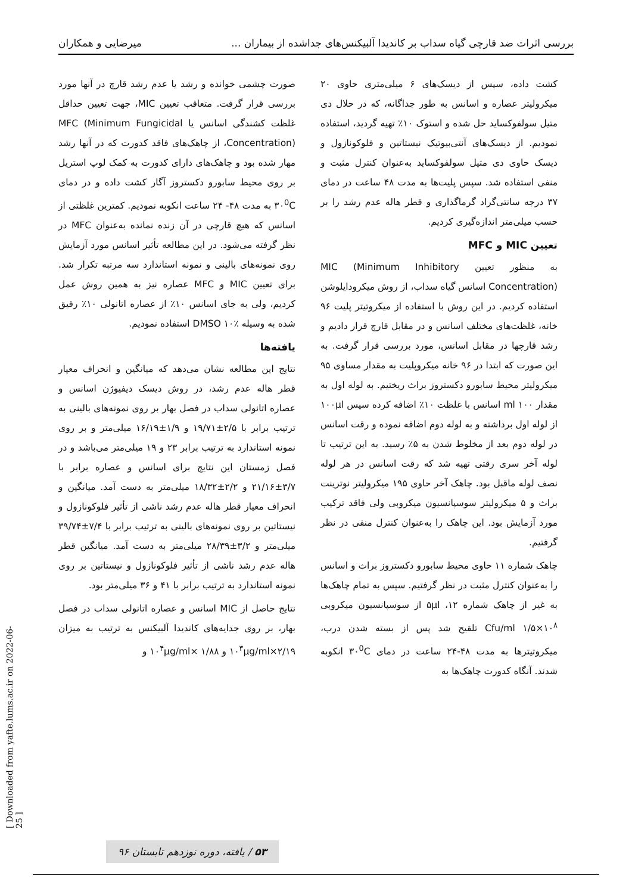بررسی اثرات ضد قارچی گیاه سداب بر کاندیدا آلبیکنس‌های جداشده از بیماران ... میرضایی و همکاران
کشت داده، سپس از دیسک‌های ۶ میلی‌متری حاوی ۲۰ میکرولیتر عصاره و اسانس به طور جداگانه، که در حلال دی متیل سولفوکساید حل شده و استوک ۱۰٪ تهیه گردید، استفاده نمودیم. از دیسک‌های آنتی‌بیوتیک نیستاتین و فلوکونازول و دیسک حاوی دی متیل سولفوکساید به‌عنوان کنترل مثبت و منفی استفاده شد. سپس پلیت‌ها به مدت ۴۸ ساعت در دمای ۳۷ درجه سانتی‌گراد گرماگذاری و قطر هاله عدم رشد را بر حسب میلی‌متر اندازه‌گیری کردیم.
تعیین MIC و MFC
به منظور تعیین MIC (Minimum Inhibitory Concentration) اسانس گیاه سداب، از روش میکرودایلوشن استفاده کردیم. در این روش با استفاده از میکروتیتر پلیت ۹۶ خانه، غلظت‌های مختلف اسانس و در مقابل قارچ قرار دادیم و رشد قارچها در مقابل اسانس، مورد بررسی قرار گرفت. به این صورت که ابتدا در ۹۶ خانه میکروپلیت به مقدار مساوی ۹۵ میکرولیتر محیط سابورو دکستروز براث ریختیم. به لوله اول به مقدار ml ۱۰۰ اسانس با غلظت ۱۰٪ اضافه کرده سپس ۱۰۰µl از لوله اول برداشته و به لوله دوم اضافه نموده و رقت اسانس در لوله دوم بعد از مخلوط شدن به ۵٪ رسید. به این ترتیب تا لوله آخر سری رقتی تهیه شد که رقت اسانس در هر لوله نصف لوله ماقبل بود. چاهک آخر حاوی ۱۹۵ میکرولیتر نوترینت براث و ۵ میکرولیتر سوسپانسیون میکروبی ولی فاقد ترکیب مورد آزمایش بود. این چاهک را به‌عنوان کنترل منفی در نظر گرفتیم.
چاهک شماره ۱۱ حاوی محیط سابورو دکستروز براث و اسانس را به‌عنوان کنترل مثبت در نظر گرفتیم. سپس به تمام چاهک‌ها به غیر از چاهک شماره ۱۲، ۵µl از سوسپانسیون میکروبی Cfu/ml ۱/۵×۱۰<sup>۸</sup> تلقیح شد پس از بسته شدن درب، میکروتیترها به مدت ۴۸-۲۴ ساعت در دمای ۳۰<sup>0</sup>C انکوبه شدند. آنگاه کدورت چاهک‌ها به
صورت چشمی خوانده و رشد یا عدم رشد قارچ در آنها مورد بررسی قرار گرفت. متعاقب تعیین MIC، جهت تعیین حداقل غلظت کشندگی اسانس یا MFC (Minimum Fungicidal Concentration)، از چاهک‌های فاقد کدورت که در آنها رشد مهار شده بود و چاهک‌های دارای کدورت به کمک لوپ استریل بر روی محیط سابورو دکستروز آگار کشت داده و در دمای ۳۰<sup>0</sup>C به مدت ۴۸- ۲۴ ساعت انکوبه نمودیم. کمترین غلظتی از اسانس که هیچ قارچی در آن زنده نمانده به‌عنوان MFC در نظر گرفته می‌شود. در این مطالعه تأثیر اسانس مورد آزمایش روی نمونه‌های بالینی و نمونه استاندارد سه مرتبه تکرار شد. برای تعیین MIC و MFC عصاره نیز به همین روش عمل کردیم، ولی به جای اسانس ۱۰٪ از عصاره اتانولی ۱۰٪ رقیق شده به وسیله DMSO ۱۰٪ استفاده نمودیم.
یافته‌ها
نتایج این مطالعه نشان می‌دهد که میانگین و انحراف معیار قطر هاله عدم رشد، در روش دیسک دیفیوژن اسانس و عصاره اتانولی سداب در فصل بهار بر روی نمونه‌های بالینی به ترتیب برابر با ۲/۵±۱۹/۷۱ و ۱/۹±۱۶/۱۹ میلی‌متر و بر روی نمونه استاندارد به ترتیب برابر ۲۳ و ۱۹ میلی‌متر می‌باشد و در فصل زمستان این نتایج برای اسانس و عصاره برابر با ۳/۷±۲۱/۱۶ و ۲/۲±۱۸/۳۲ میلی‌متر به دست آمد. میانگین و انحراف معیار قطر هاله عدم رشد ناشی از تأثیر فلوکونازول و نیستاتین بر روی نمونه‌های بالینی به ترتیب برابر با ۷/۴±۳۹/۷۴ میلی‌متر و ۳/۲±۲۸/۳۹ میلی‌متر به دست آمد. میانگین قطر هاله عدم رشد ناشی از تأثیر فلوکونازول و نیستاتین بر روی نمونه استاندارد به ترتیب برابر با ۴۱ و ۳۶ میلی‌متر بود.
نتایج حاصل از MIC اسانس و عصاره اتانولی سداب در فصل بهار، بر روی جدایه‌های کاندیدا آلبیکنس به ترتیب به میزان ۲/۱۹×۱۰<sup>۳</sup>µg/ml و ۱/۸۸ ×۱۰<sup>۴</sup>µg/ml و
[ Downloaded from yafte.lums.ac.ir on 2022-06-25 ]
۵۳ / یافته، دوره نوزدهم تابستان ۹۶